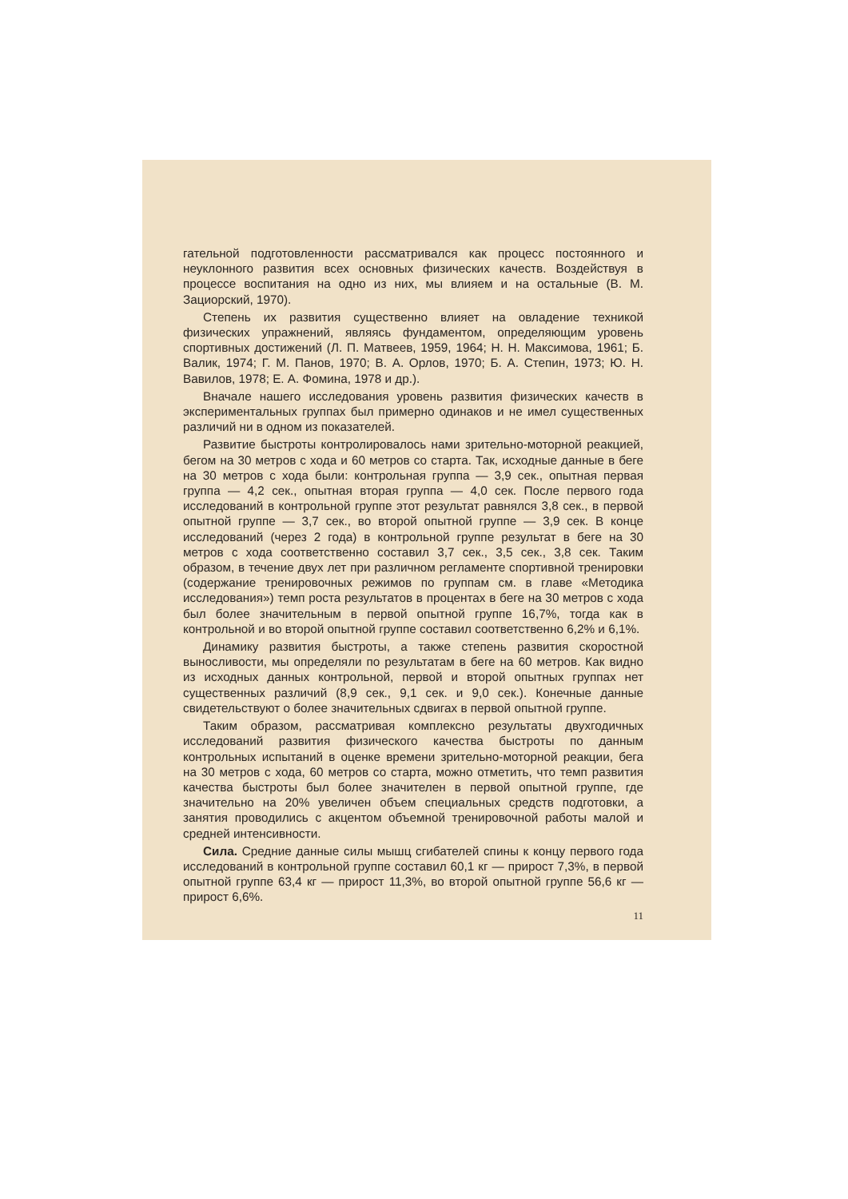гательной подготовленности рассматривался как процесс постоянного и неуклонного развития всех основных физических качеств. Воздействуя в процессе воспитания на одно из них, мы влияем и на остальные (В. М. Зациорский, 1970).
Степень их развития существенно влияет на овладение техникой физических упражнений, являясь фундаментом, определяющим уровень спортивных достижений (Л. П. Матвеев, 1959, 1964; Н. Н. Максимова, 1961; Б. Валик, 1974; Г. М. Панов, 1970; В. А. Орлов, 1970; Б. А. Степин, 1973; Ю. Н. Вавилов, 1978; Е. А. Фомина, 1978 и др.).
Вначале нашего исследования уровень развития физических качеств в экспериментальных группах был примерно одинаков и не имел существенных различий ни в одном из показателей.
Развитие быстроты контролировалось нами зрительно-моторной реакцией, бегом на 30 метров с хода и 60 метров со старта. Так, исходные данные в беге на 30 метров с хода были: контрольная группа — 3,9 сек., опытная первая группа — 4,2 сек., опытная вторая группа — 4,0 сек. После первого года исследований в контрольной группе этот результат равнялся 3,8 сек., в первой опытной группе — 3,7 сек., во второй опытной группе — 3,9 сек. В конце исследований (через 2 года) в контрольной группе результат в беге на 30 метров с хода соответственно составил 3,7 сек., 3,5 сек., 3,8 сек. Таким образом, в течение двух лет при различном регламенте спортивной тренировки (содержание тренировочных режимов по группам см. в главе «Методика исследования») темп роста результатов в процентах в беге на 30 метров с хода был более значительным в первой опытной группе 16,7%, тогда как в контрольной и во второй опытной группе составил соответственно 6,2% и 6,1%.
Динамику развития быстроты, а также степень развития скоростной выносливости, мы определяли по результатам в беге на 60 метров. Как видно из исходных данных контрольной, первой и второй опытных группах нет существенных различий (8,9 сек., 9,1 сек. и 9,0 сек.). Конечные данные свидетельствуют о более значительных сдвигах в первой опытной группе.
Таким образом, рассматривая комплексно результаты двухгодичных исследований развития физического качества быстроты по данным контрольных испытаний в оценке времени зрительно-моторной реакции, бега на 30 метров с хода, 60 метров со старта, можно отметить, что темп развития качества быстроты был более значителен в первой опытной группе, где значительно на 20% увеличен объем специальных средств подготовки, а занятия проводились с акцентом объемной тренировочной работы малой и средней интенсивности.
Сила. Средние данные силы мышц сгибателей спины к концу первого года исследований в контрольной группе составил 60,1 кг — прирост 7,3%, в первой опытной группе 63,4 кг — прирост 11,3%, во второй опытной группе 56,6 кг — прирост 6,6%.
11